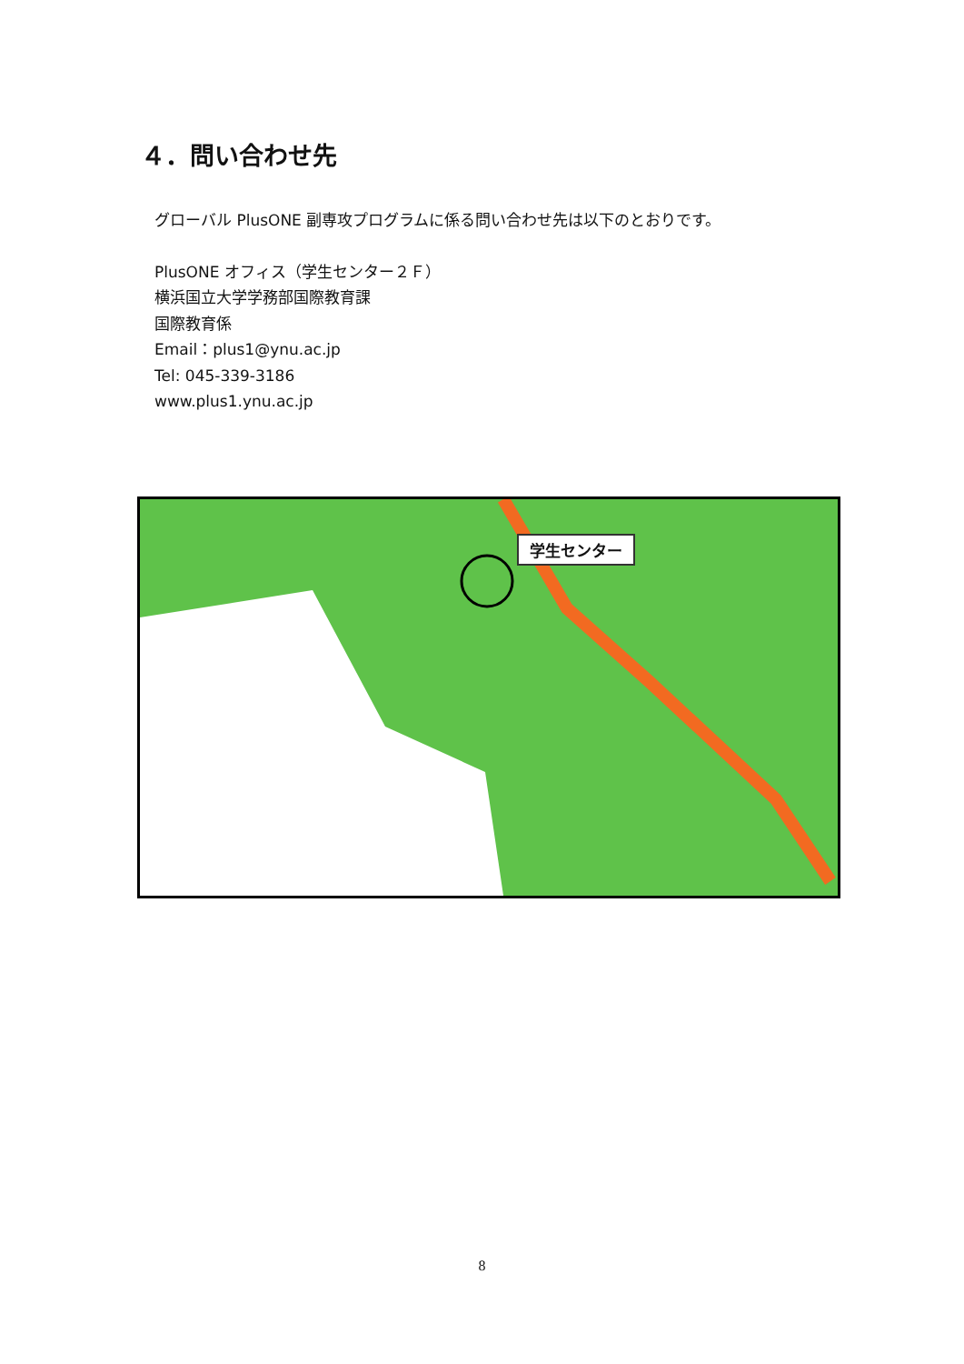４．問い合わせ先
グローバル PlusONE 副専攻プログラムに係る問い合わせ先は以下のとおりです。
PlusONE オフィス（学生センター２Ｆ）
横浜国立大学学務部国際教育課
国際教育係
Email：plus1@ynu.ac.jp
Tel: 045-339-3186
www.plus1.ynu.ac.jp
学生センター
8